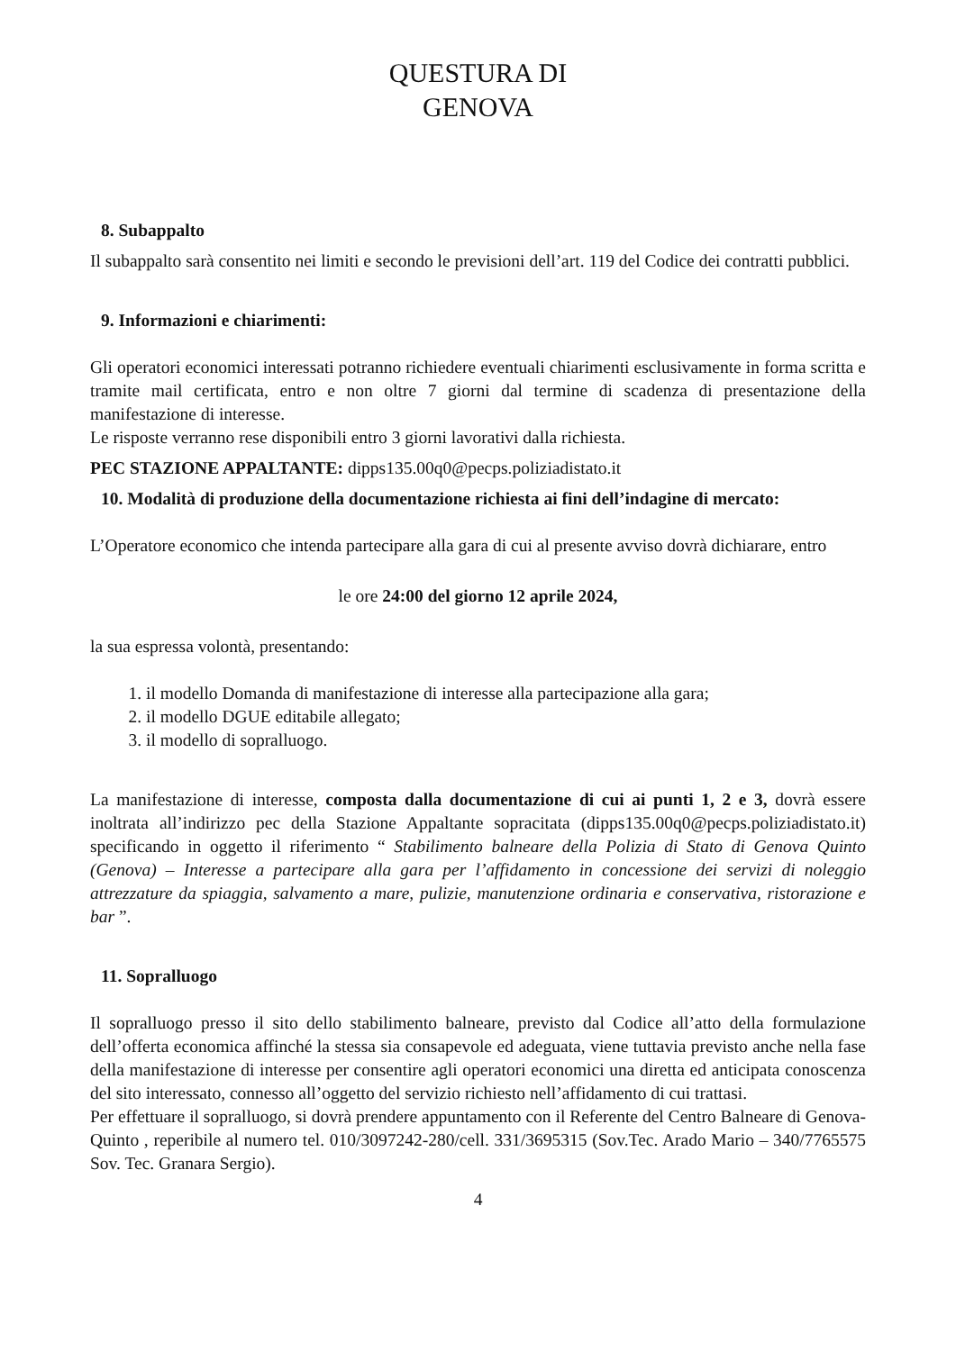QUESTURA DI
GENOVA
8. Subappalto
Il subappalto sarà consentito nei limiti e secondo le previsioni dell’art. 119 del Codice dei contratti pubblici.
9. Informazioni e chiarimenti:
Gli operatori economici interessati potranno richiedere eventuali chiarimenti esclusivamente in forma scritta e tramite mail certificata, entro e non oltre 7 giorni dal termine di scadenza di presentazione della manifestazione di interesse.
Le risposte verranno rese disponibili entro 3 giorni lavorativi dalla richiesta.
PEC STAZIONE APPALTANTE: dipps135.00q0@pecps.poliziadistato.it
10. Modalità di produzione della documentazione richiesta ai fini dell’indagine di mercato:
L’Operatore economico che intenda partecipare alla gara di cui al presente avviso dovrà dichiarare, entro
le ore 24:00 del giorno 12 aprile 2024,
la sua espressa volontà, presentando:
1. il modello Domanda di manifestazione di interesse alla partecipazione alla gara;
2. il modello DGUE editabile allegato;
3. il modello di sopralluogo.
La manifestazione di interesse, composta dalla documentazione di cui ai punti 1, 2 e 3, dovrà essere inoltrata all’indirizzo pec della Stazione Appaltante sopracitata (dipps135.00q0@pecps.poliziadistato.it) specificando in oggetto il riferimento “ Stabilimento balneare della Polizia di Stato di Genova Quinto (Genova) – Interesse a partecipare alla gara per l’affidamento in concessione dei servizi di noleggio attrezzature da spiaggia, salvamento a mare, pulizie, manutenzione ordinaria e conservativa, ristorazione e bar ”.
11. Sopralluogo
Il sopralluogo presso il sito dello stabilimento balneare, previsto dal Codice all’atto della formulazione dell’offerta economica affinché la stessa sia consapevole ed adeguata, viene tuttavia previsto anche nella fase della manifestazione di interesse per consentire agli operatori economici una diretta ed anticipata conoscenza del sito interessato, connesso all’oggetto del servizio richiesto nell’affidamento di cui trattasi.
Per effettuare il sopralluogo, si dovrà prendere appuntamento con il Referente del Centro Balneare di Genova-Quinto , reperibile al numero tel. 010/3097242-280/cell. 331/3695315 (Sov.Tec. Arado Mario – 340/7765575 Sov. Tec. Granara Sergio).
4